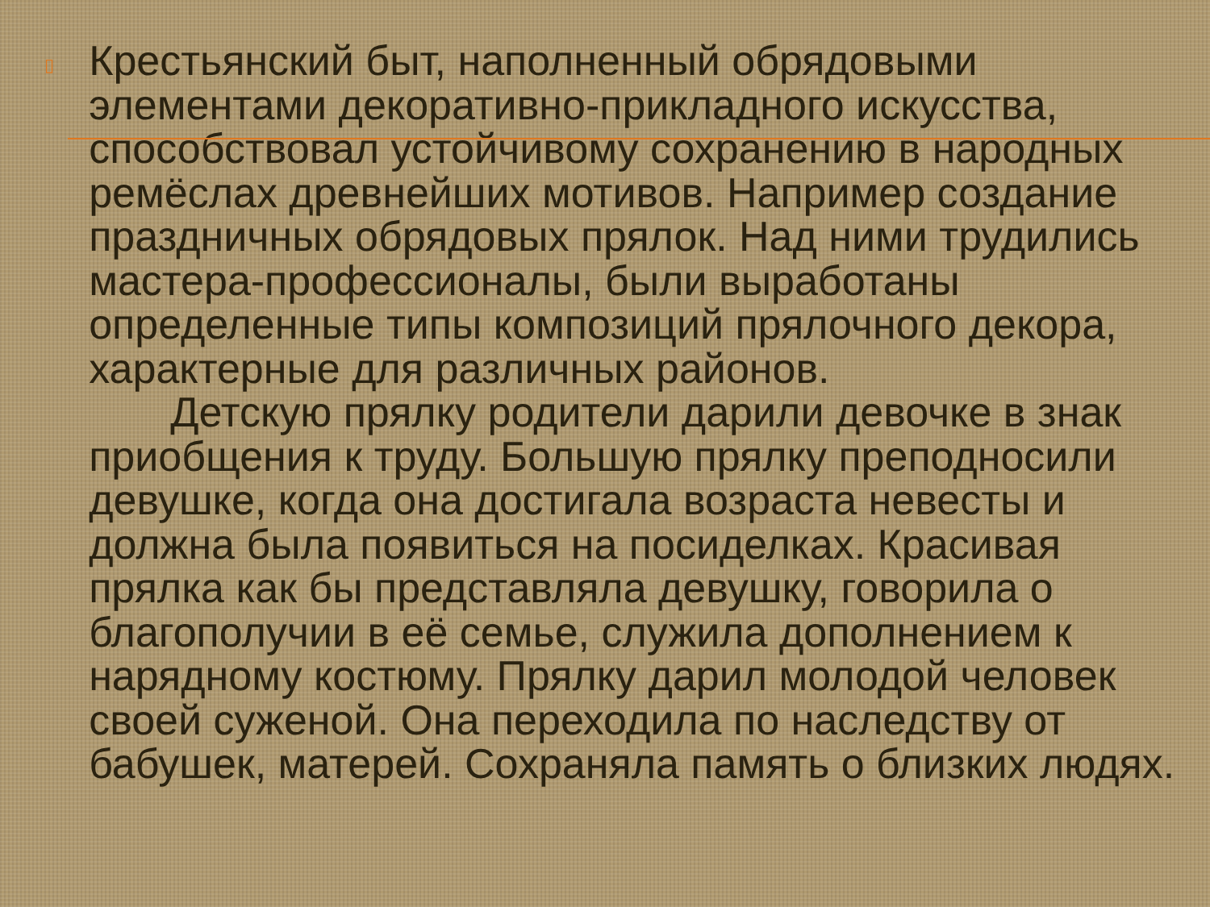▯
Крестьянский быт, наполненный обрядовыми элементами декоративно-прикладного искусства, способствовал устойчивому сохранению в народных ремёслах древнейших мотивов. Например создание праздничных обрядовых прялок. Над ними трудились мастера-профессионалы, были выработаны определенные типы композиций прялочного декора, характерные для различных районов.
Детскую прялку родители дарили девочке в знак приобщения к труду. Большую прялку преподносили девушке, когда она достигала возраста невесты и должна была появиться на посиделках. Красивая прялка как бы представляла девушку, говорила о благополучии в её семье, служила дополнением к нарядному костюму. Прялку дарил молодой человек своей суженой. Она переходила по наследству от бабушек, матерей. Сохраняла память о близких людях.